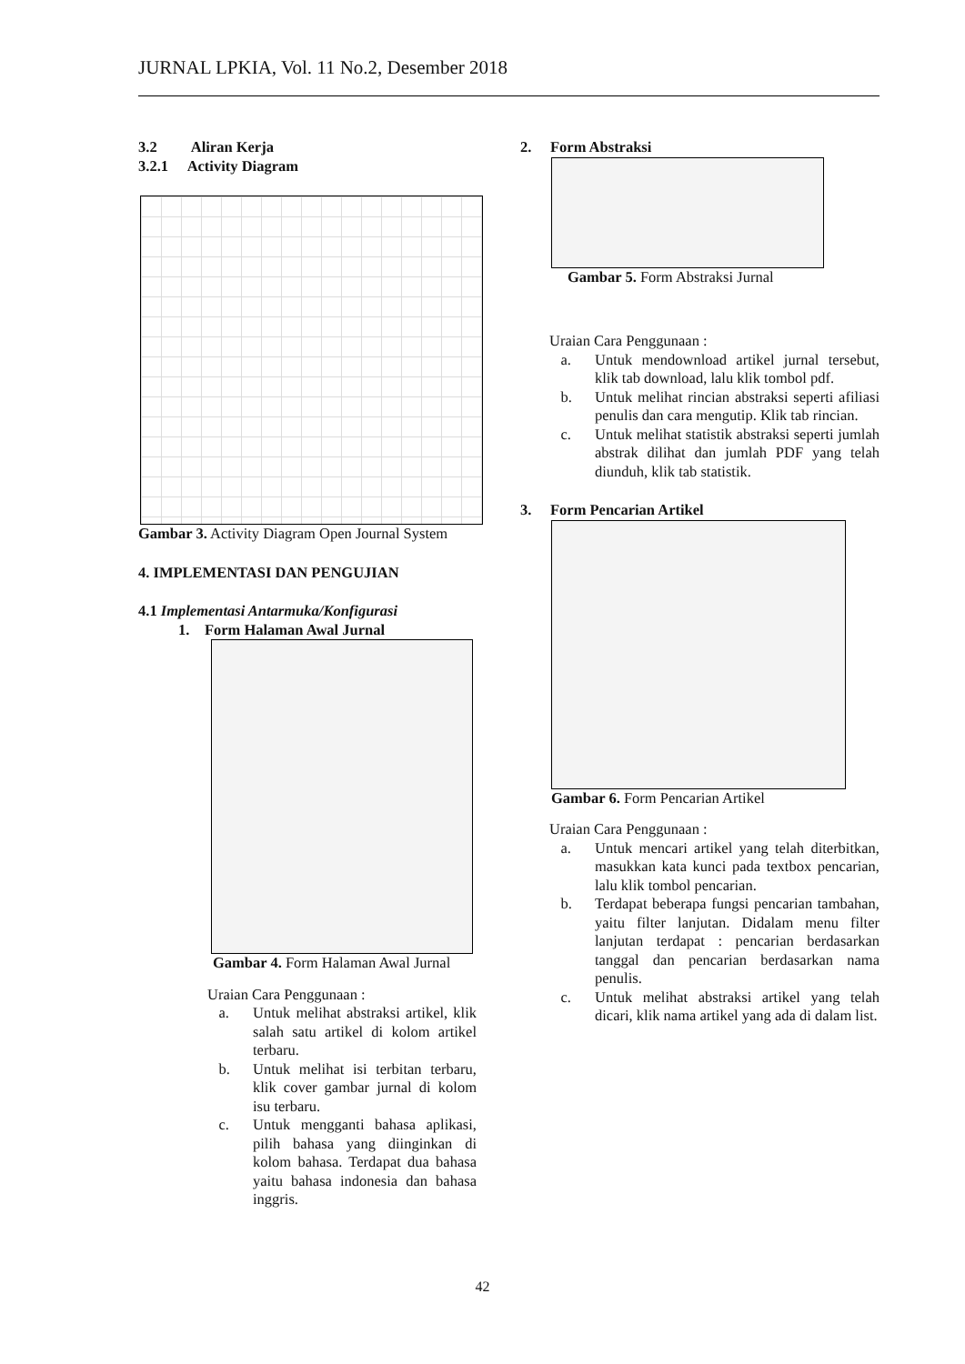JURNAL LPKIA, Vol. 11 No.2, Desember 2018
3.2 Aliran Kerja
3.2.1 Activity Diagram
Gambar 3. Activity Diagram Open Journal System
4. IMPLEMENTASI DAN PENGUJIAN
4.1 Implementasi Antarmuka/Konfigurasi
1. Form Halaman Awal Jurnal
Gambar 4. Form Halaman Awal Jurnal
Uraian Cara Penggunaan :
a. Untuk melihat abstraksi artikel, klik salah satu artikel di kolom artikel terbaru.
b. Untuk melihat isi terbitan terbaru, klik cover gambar jurnal di kolom isu terbaru.
c. Untuk mengganti bahasa aplikasi, pilih bahasa yang diinginkan di kolom bahasa. Terdapat dua bahasa yaitu bahasa indonesia dan bahasa inggris.
2. Form Abstraksi
Gambar 5. Form Abstraksi Jurnal
Uraian Cara Penggunaan :
a. Untuk mendownload artikel jurnal tersebut, klik tab download, lalu klik tombol pdf.
b. Untuk melihat rincian abstraksi seperti afiliasi penulis dan cara mengutip. Klik tab rincian.
c. Untuk melihat statistik abstraksi seperti jumlah abstrak dilihat dan jumlah PDF yang telah diunduh, klik tab statistik.
3. Form Pencarian Artikel
Gambar 6. Form Pencarian Artikel
Uraian Cara Penggunaan :
a. Untuk mencari artikel yang telah diterbitkan, masukkan kata kunci pada textbox pencarian, lalu klik tombol pencarian.
b. Terdapat beberapa fungsi pencarian tambahan, yaitu filter lanjutan. Didalam menu filter lanjutan terdapat : pencarian berdasarkan tanggal dan pencarian berdasarkan nama penulis.
c. Untuk melihat abstraksi artikel yang telah dicari, klik nama artikel yang ada di dalam list.
42